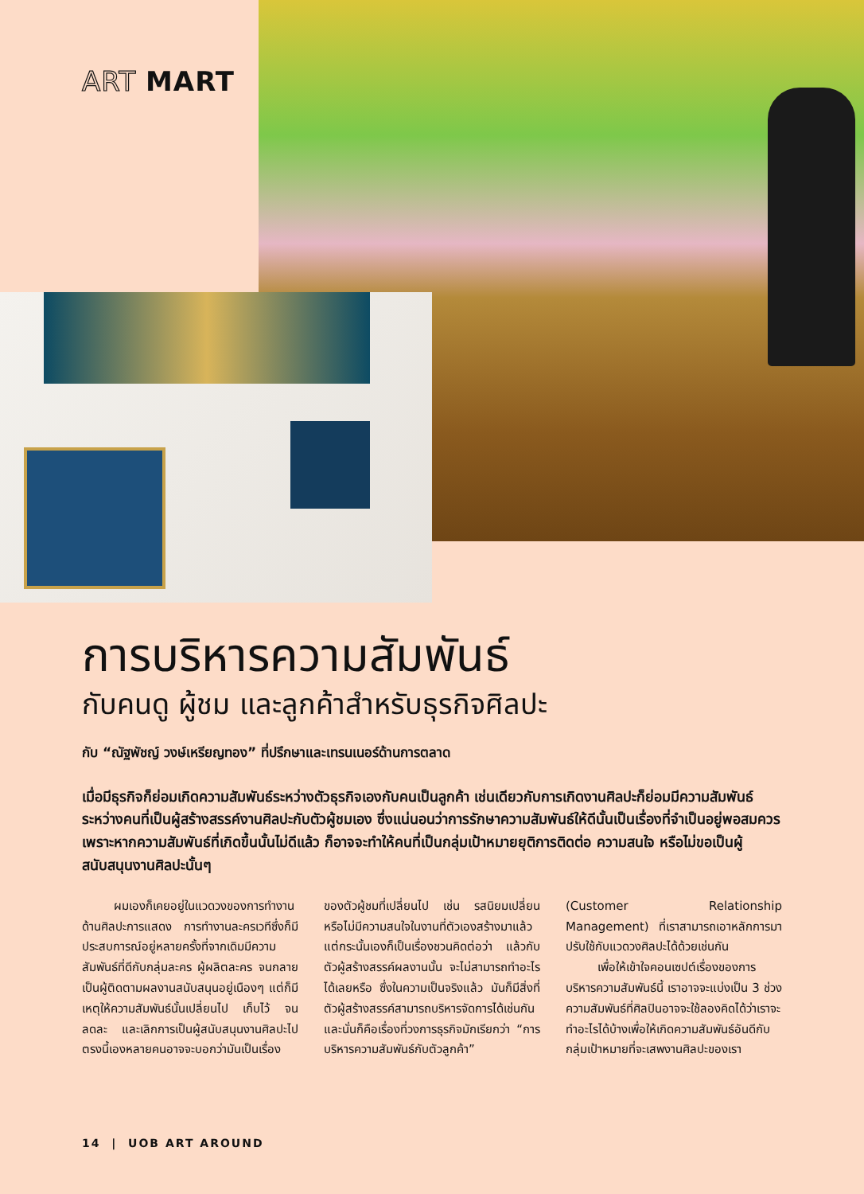ART MART
การบริหารความสัมพันธ์
กับคนดู ผู้ชม และลูกค้าสำหรับธุรกิจศิลปะ
กับ “ณัฐพัชญ์ วงษ์เหรียญทอง” ที่ปรึกษาและเทรนเนอร์ด้านการตลาด
เมื่อมีธุรกิจก็ย่อมเกิดความสัมพันธ์ระหว่างตัวธุรกิจเองกับคนเป็นลูกค้า เช่นเดียวกับการเกิดงานศิลปะก็ย่อมมีความสัมพันธ์ระหว่างคนที่เป็นผู้สร้างสรรค์งานศิลปะกับตัวผู้ชมเอง ซึ่งแน่นอนว่าการรักษาความสัมพันธ์ให้ดีนั้นเป็นเรื่องที่จำเป็นอยู่พอสมควร เพราะหากความสัมพันธ์ที่เกิดขึ้นนั้นไม่ดีแล้ว ก็อาจจะทำให้คนที่เป็นกลุ่มเป้าหมายยุติการติดต่อ ความสนใจ หรือไม่ขอเป็นผู้สนับสนุนงานศิลปะนั้นๆ
ผมเองก็เคยอยู่ในแวดวงของการทำงานด้านศิลปะการแสดง การทำงานละครเวทีซึ่งก็มีประสบการณ์อยู่หลายครั้งที่จากเดิมมีความสัมพันธ์ที่ดีกับกลุ่มละคร ผู้ผลิตละคร จนกลายเป็นผู้ติดตามผลงานสนับสนุนอยู่เนืองๆ แต่ก็มีเหตุให้ความสัมพันธ์นั้นเปลี่ยนไป เก็บไว้ จนลดละ และเลิกการเป็นผู้สนับสนุนงานศิลปะไป ตรงนี้เองหลายคนอาจจะบอกว่ามันเป็นเรื่องของตัวผู้ชมที่เปลี่ยนไป เช่น รสนิยมเปลี่ยน หรือไม่มีความสนใจในงานที่ตัวเองสร้างมาแล้ว แต่กระนั้นเองก็เป็นเรื่องชวนคิดต่อว่า แล้วกับตัวผู้สร้างสรรค์ผลงานนั้น จะไม่สามารถทำอะไรได้เลยหรือ ซึ่งในความเป็นจริงแล้ว มันก็มีสิ่งที่ตัวผู้สร้างสรรค์สามารถบริหารจัดการได้เช่นกัน และนั่นก็คือเรื่องที่วงการธุรกิจมักเรียกว่า “การบริหารความสัมพันธ์กับตัวลูกค้า” (Customer Relationship Management) ที่เราสามารถเอาหลักการมาปรับใช้กับแวดวงศิลปะได้ด้วยเช่นกัน
เพื่อให้เข้าใจคอนเซปต์เรื่องของการบริหารความสัมพันธ์นี้ เราอาจจะแบ่งเป็น 3 ช่วงความสัมพันธ์ที่ศิลปินอาจจะใช้ลองคิดได้ว่าเราจะทำอะไรได้บ้างเพื่อให้เกิดความสัมพันธ์อันดีกับกลุ่มเป้าหมายที่จะเสพงานศิลปะของเรา
14 | UOB ART AROUND